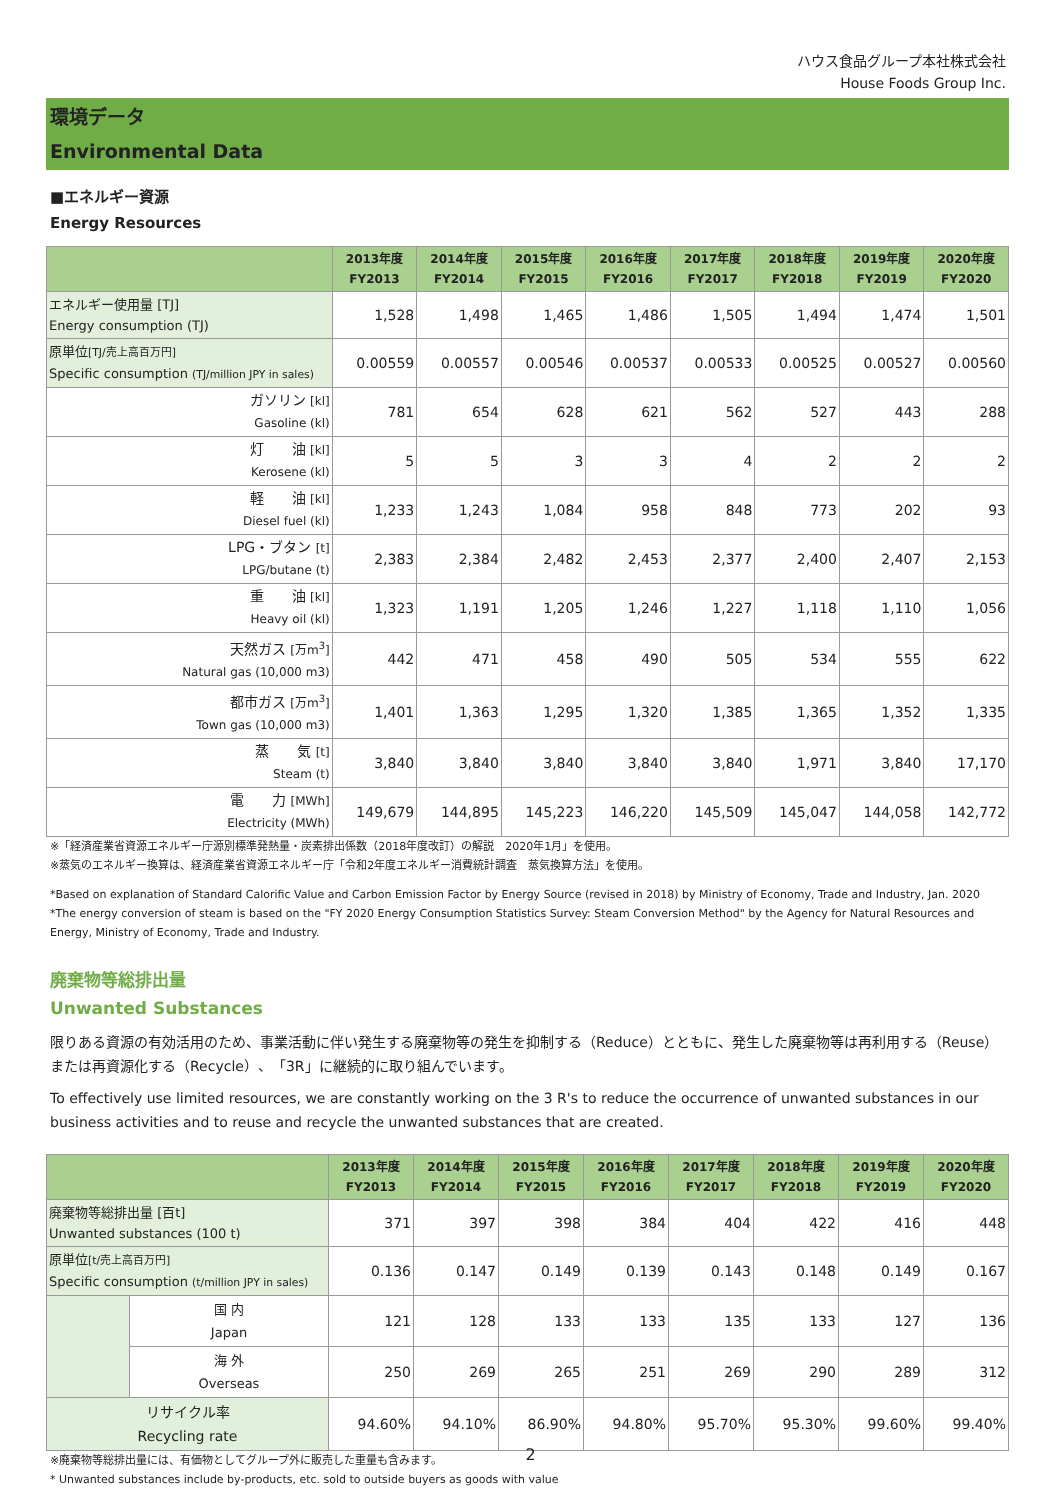ハウス食品グループ本社株式会社
House Foods Group Inc.
環境データ
Environmental Data
■エネルギー資源
Energy Resources
| | 2013年度 FY2013 | 2014年度 FY2014 | 2015年度 FY2015 | 2016年度 FY2016 | 2017年度 FY2017 | 2018年度 FY2018 | 2019年度 FY2019 | 2020年度 FY2020 |
| --- | --- | --- | --- | --- | --- | --- | --- | --- |
| エネルギー使用量 [TJ] Energy consumption (TJ) | 1,528 | 1,498 | 1,465 | 1,486 | 1,505 | 1,494 | 1,474 | 1,501 |
| 原単位 [TJ/売上高百万円] Specific consumption (TJ/million JPY in sales) | 0.00559 | 0.00557 | 0.00546 | 0.00537 | 0.00533 | 0.00525 | 0.00527 | 0.00560 |
| ガソリン [kl] Gasoline (kl) | 781 | 654 | 628 | 621 | 562 | 527 | 443 | 288 |
| 灯 油 [kl] Kerosene (kl) | 5 | 5 | 3 | 3 | 4 | 2 | 2 | 2 |
| 軽 油 [kl] Diesel fuel (kl) | 1,233 | 1,243 | 1,084 | 958 | 848 | 773 | 202 | 93 |
| LPG・ブタン [t] LPG/butane (t) | 2,383 | 2,384 | 2,482 | 2,453 | 2,377 | 2,400 | 2,407 | 2,153 |
| 重 油 [kl] Heavy oil (kl) | 1,323 | 1,191 | 1,205 | 1,246 | 1,227 | 1,118 | 1,110 | 1,056 |
| 天然ガス [万m<sup>3</sup>] Natural gas (10,000 m3) | 442 | 471 | 458 | 490 | 505 | 534 | 555 | 622 |
| 都市ガス [万m<sup>3</sup>] Town gas (10,000 m3) | 1,401 | 1,363 | 1,295 | 1,320 | 1,385 | 1,365 | 1,352 | 1,335 |
| 蒸 気 [t] Steam (t) | 3,840 | 3,840 | 3,840 | 3,840 | 3,840 | 1,971 | 3,840 | 17,170 |
| 電 力 [MWh] Electricity (MWh) | 149,679 | 144,895 | 145,223 | 146,220 | 145,509 | 145,047 | 144,058 | 142,772 |
※「経済産業省資源エネルギー庁源別標準発熱量・炭素排出係数（2018年度改訂）の解説　2020年1月」を使用。
※蒸気のエネルギー換算は、経済産業省資源エネルギー庁「令和2年度エネルギー消費統計調査　蒸気換算方法」を使用。
*Based on explanation of Standard Calorific Value and Carbon Emission Factor by Energy Source (revised in 2018) by Ministry of Economy, Trade and Industry, Jan. 2020
*The energy conversion of steam is based on the "FY 2020 Energy Consumption Statistics Survey: Steam Conversion Method" by the Agency for Natural Resources and Energy, Ministry of Economy, Trade and Industry.
廃棄物等総排出量
Unwanted Substances
限りある資源の有効活用のため、事業活動に伴い発生する廃棄物等の発生を抑制する（Reduce）とともに、発生した廃棄物等は再利用する（Reuse）または再資源化する（Recycle）、「3R」に継続的に取り組んでいます。
To effectively use limited resources, we are constantly working on the 3 R's to reduce the occurrence of unwanted substances in our business activities and to reuse and recycle the unwanted substances that are created.
| | | 2013年度 FY2013 | 2014年度 FY2014 | 2015年度 FY2015 | 2016年度 FY2016 | 2017年度 FY2017 | 2018年度 FY2018 | 2019年度 FY2019 | 2020年度 FY2020 |
| --- | --- | --- | --- | --- | --- | --- | --- | --- | --- |
| 廃棄物等総排出量 [百t] Unwanted substances (100 t) | | 371 | 397 | 398 | 384 | 404 | 422 | 416 | 448 |
| 原単位 [t/売上高百万円] Specific consumption (t/million JPY in sales) | | 0.136 | 0.147 | 0.149 | 0.139 | 0.143 | 0.148 | 0.149 | 0.167 |
| | 国 内 Japan | 121 | 128 | 133 | 133 | 135 | 133 | 127 | 136 |
| | 海 外 Overseas | 250 | 269 | 265 | 251 | 269 | 290 | 289 | 312 |
| リサイクル率 Recycling rate | | 94.60% | 94.10% | 86.90% | 94.80% | 95.70% | 95.30% | 99.60% | 99.40% |
※廃棄物等総排出量には、有価物としてグループ外に販売した重量も含みます。
* Unwanted substances include by-products, etc. sold to outside buyers as goods with value
2